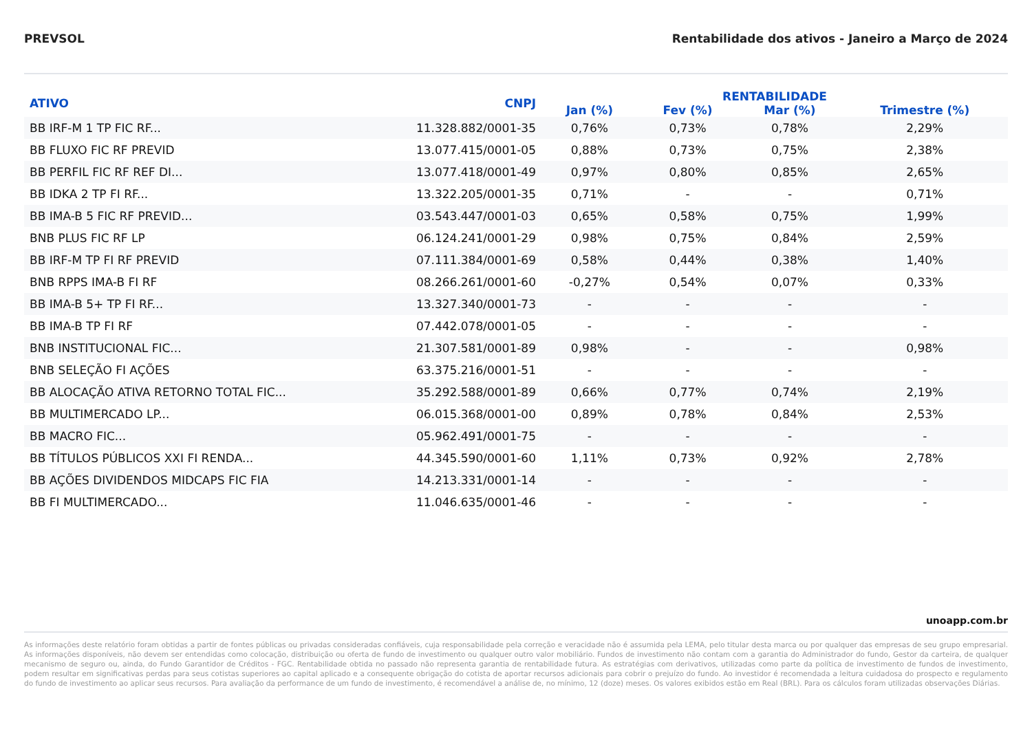PREVSOL Rentabilidade dos ativos - Janeiro a Março de 2024
| ATIVO | CNPJ | RENTABILIDADE | | | |
| --- | --- | --- | --- | --- | --- |
| | | Jan (%) | Fev (%) | Mar (%) | Trimestre (%) |
| BB IRF-M 1 TP FIC RF... | 11.328.882/0001-35 | 0,76% | 0,73% | 0,78% | 2,29% |
| BB FLUXO FIC RF PREVID | 13.077.415/0001-05 | 0,88% | 0,73% | 0,75% | 2,38% |
| BB PERFIL FIC RF REF DI... | 13.077.418/0001-49 | 0,97% | 0,80% | 0,85% | 2,65% |
| BB IDKA 2 TP FI RF... | 13.322.205/0001-35 | 0,71% | - | - | 0,71% |
| BB IMA-B 5 FIC RF PREVID... | 03.543.447/0001-03 | 0,65% | 0,58% | 0,75% | 1,99% |
| BNB PLUS FIC RF LP | 06.124.241/0001-29 | 0,98% | 0,75% | 0,84% | 2,59% |
| BB IRF-M TP FI RF PREVID | 07.111.384/0001-69 | 0,58% | 0,44% | 0,38% | 1,40% |
| BNB RPPS IMA-B FI RF | 08.266.261/0001-60 | -0,27% | 0,54% | 0,07% | 0,33% |
| BB IMA-B 5+ TP FI RF... | 13.327.340/0001-73 | - | - | - | - |
| BB IMA-B TP FI RF | 07.442.078/0001-05 | - | - | - | - |
| BNB INSTITUCIONAL FIC... | 21.307.581/0001-89 | 0,98% | - | - | 0,98% |
| BNB SELEÇÃO FI AÇÕES | 63.375.216/0001-51 | - | - | - | - |
| BB ALOCAÇÃO ATIVA RETORNO TOTAL FIC... | 35.292.588/0001-89 | 0,66% | 0,77% | 0,74% | 2,19% |
| BB MULTIMERCADO LP... | 06.015.368/0001-00 | 0,89% | 0,78% | 0,84% | 2,53% |
| BB MACRO FIC... | 05.962.491/0001-75 | - | - | - | - |
| BB TÍTULOS PÚBLICOS XXI FI RENDA... | 44.345.590/0001-60 | 1,11% | 0,73% | 0,92% | 2,78% |
| BB AÇÕES DIVIDENDOS MIDCAPS FIC FIA | 14.213.331/0001-14 | - | - | - | - |
| BB FI MULTIMERCADO... | 11.046.635/0001-46 | - | - | - | - |
unoapp.com.br
As informações deste relatório foram obtidas a partir de fontes públicas ou privadas consideradas confiáveis, cuja responsabilidade pela correção e veracidade não é assumida pela LEMA, pelo titular desta marca ou por qualquer das empresas de seu grupo empresarial. As informações disponíveis, não devem ser entendidas como colocação, distribuição ou oferta de fundo de investimento ou qualquer outro valor mobiliário. Fundos de investimento não contam com a garantia do Administrador do fundo, Gestor da carteira, de qualquer mecanismo de seguro ou, ainda, do Fundo Garantidor de Créditos - FGC. Rentabilidade obtida no passado não representa garantia de rentabilidade futura. As estratégias com derivativos, utilizadas como parte da política de investimento de fundos de investimento, podem resultar em significativas perdas para seus cotistas superiores ao capital aplicado e a consequente obrigação do cotista de aportar recursos adicionais para cobrir o prejuízo do fundo. Ao investidor é recomendada a leitura cuidadosa do prospecto e regulamento do fundo de investimento ao aplicar seus recursos. Para avaliação da performance de um fundo de investimento, é recomendável a análise de, no mínimo, 12 (doze) meses. Os valores exibidos estão em Real (BRL). Para os cálculos foram utilizadas observações Diárias.